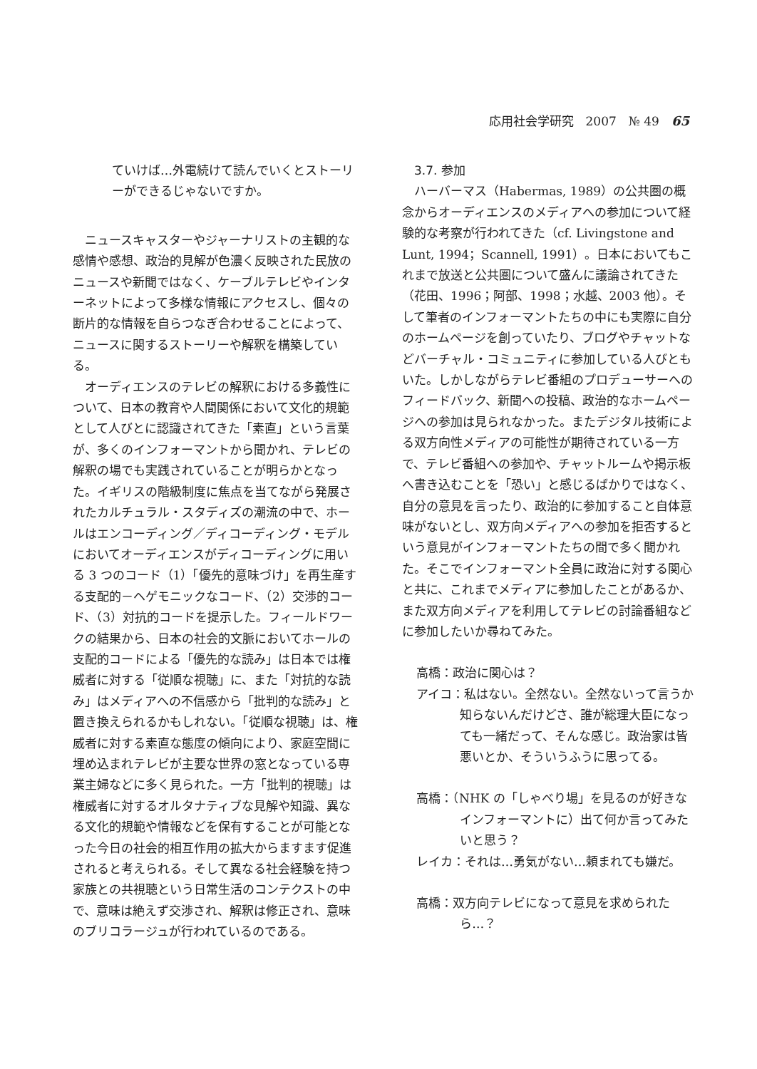応用社会学研究　2007　№ 49　65
ていけば…外電続けて読んでいくとストーリーができるじゃないですか。
ニュースキャスターやジャーナリストの主観的な感情や感想、政治的見解が色濃く反映された民放のニュースや新聞ではなく、ケーブルテレビやインターネットによって多様な情報にアクセスし、個々の断片的な情報を自らつなぎ合わせることによって、ニュースに関するストーリーや解釈を構築している。
オーディエンスのテレビの解釈における多義性について、日本の教育や人間関係において文化的規範として人びとに認識されてきた「素直」という言葉が、多くのインフォーマントから聞かれ、テレビの解釈の場でも実践されていることが明らかとなった。イギリスの階級制度に焦点を当てながら発展されたカルチュラル・スタディズの潮流の中で、ホールはエンコーディング／ディコーディング・モデルにおいてオーディエンスがディコーディングに用いる 3 つのコード（1）「優先的意味づけ」を再生産する支配的－ヘゲモニックなコード、（2）交渉的コード、（3）対抗的コードを提示した。フィールドワークの結果から、日本の社会的文脈においてホールの支配的コードによる「優先的な読み」は日本では権威者に対する「従順な視聴」に、また「対抗的な読み」はメディアへの不信感から「批判的な読み」と置き換えられるかもしれない。「従順な視聴」は、権威者に対する素直な態度の傾向により、家庭空間に埋め込まれテレビが主要な世界の窓となっている専業主婦などに多く見られた。一方「批判的視聴」は権威者に対するオルタナティブな見解や知識、異なる文化的規範や情報などを保有することが可能となった今日の社会的相互作用の拡大からますます促進されると考えられる。そして異なる社会経験を持つ家族との共視聴という日常生活のコンテクストの中で、意味は絶えず交渉され、解釈は修正され、意味のブリコラージュが行われているのである。
3.7. 参加
ハーバーマス（Habermas, 1989）の公共圏の概念からオーディエンスのメディアへの参加について経験的な考察が行われてきた（cf. Livingstone and Lunt, 1994；Scannell, 1991）。日本においてもこれまで放送と公共圏について盛んに議論されてきた（花田、1996；阿部、1998；水越、2003 他）。そして筆者のインフォーマントたちの中にも実際に自分のホームページを創っていたり、ブログやチャットなどバーチャル・コミュニティに参加している人びともいた。しかしながらテレビ番組のプロデューサーへのフィードバック、新聞への投稿、政治的なホームページへの参加は見られなかった。またデジタル技術による双方向性メディアの可能性が期待されている一方で、テレビ番組への参加や、チャットルームや掲示板へ書き込むことを「恐い」と感じるばかりではなく、自分の意見を言ったり、政治的に参加すること自体意味がないとし、双方向メディアへの参加を拒否するという意見がインフォーマントたちの間で多く聞かれた。そこでインフォーマント全員に政治に対する関心と共に、これまでメディアに参加したことがあるか、また双方向メディアを利用してテレビの討論番組などに参加したいか尋ねてみた。
高橋：政治に関心は？
アイコ：私はない。全然ない。全然ないって言うか知らないんだけどさ、誰が総理大臣になっても一緒だって、そんな感じ。政治家は皆悪いとか、そういうふうに思ってる。
高橋：（NHK の「しゃべり場」を見るのが好きなインフォーマントに）出て何か言ってみたいと思う？
レイカ：それは…勇気がない…頼まれても嫌だ。
高橋：双方向テレビになって意見を求められたら…？